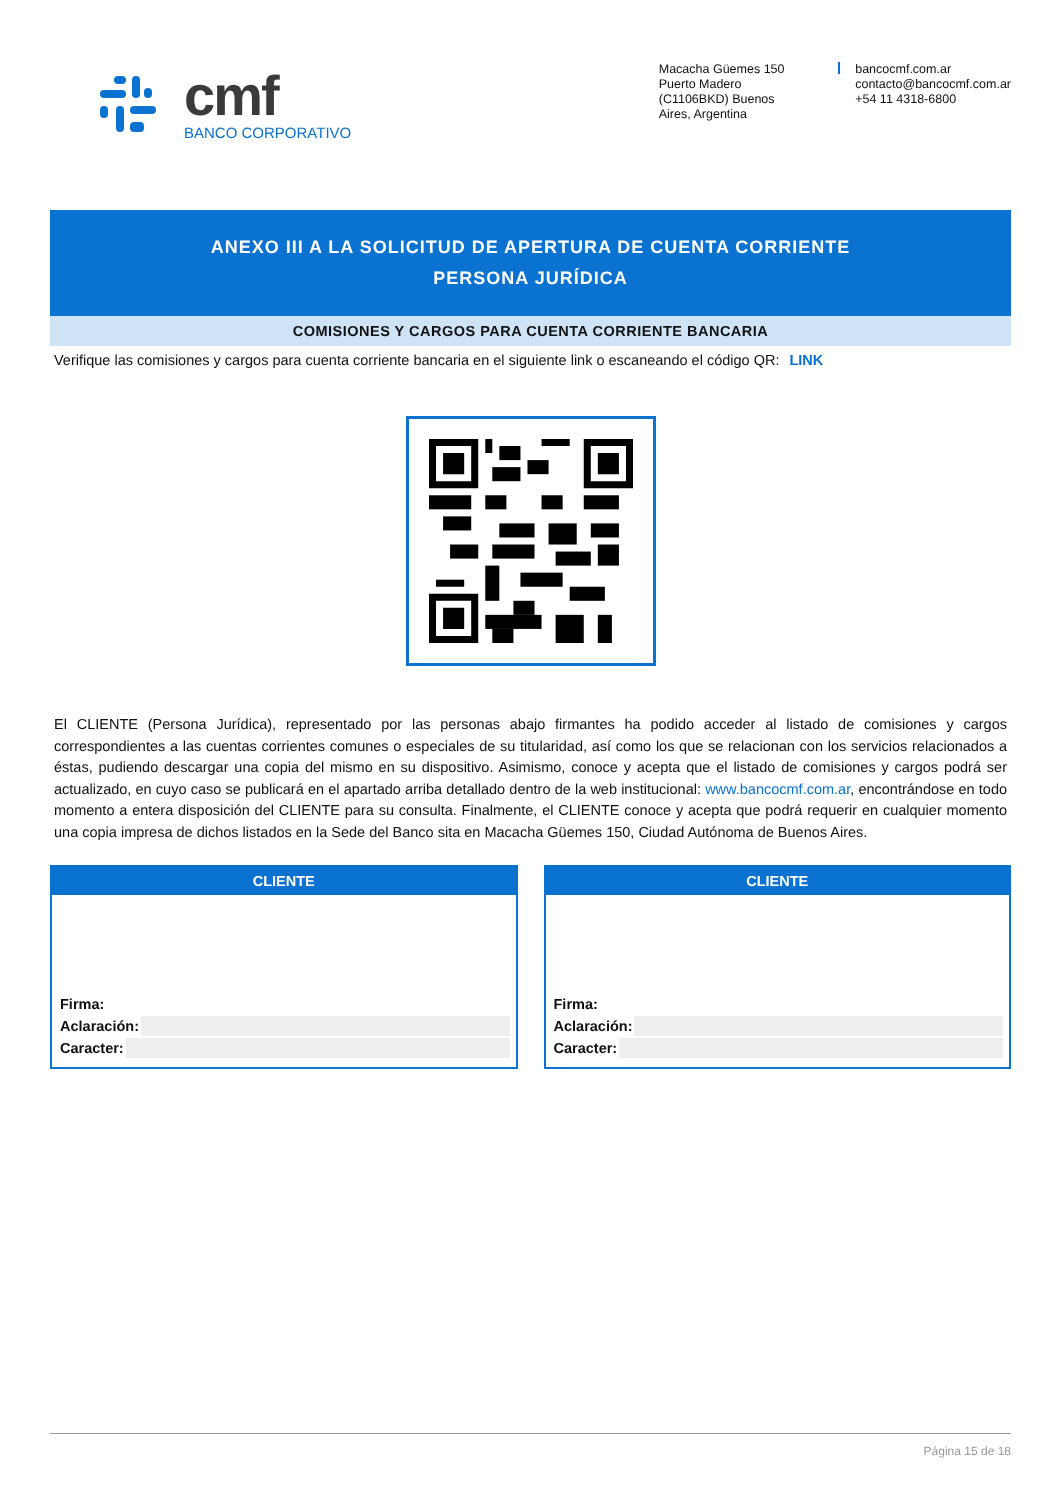cmf
BANCO CORPORATIVO
Macacha Güemes 150
Puerto Madero
(C1106BKD) Buenos
Aires, Argentina
bancocmf.com.ar
contacto@bancocmf.com.ar
+54 11 4318-6800
ANEXO III A LA SOLICITUD DE APERTURA DE CUENTA CORRIENTE
PERSONA JURÍDICA
COMISIONES Y CARGOS PARA CUENTA CORRIENTE BANCARIA
Verifique las comisiones y cargos para cuenta corriente bancaria en el siguiente link o escaneando el código QR: LINK
El CLIENTE (Persona Jurídica), representado por las personas abajo firmantes ha podido acceder al listado de comisiones y cargos correspondientes a las cuentas corrientes comunes o especiales de su titularidad, así como los que se relacionan con los servicios relacionados a éstas, pudiendo descargar una copia del mismo en su dispositivo. Asimismo, conoce y acepta que el listado de comisiones y cargos podrá ser actualizado, en cuyo caso se publicará en el apartado arriba detallado dentro de la web institucional: www.bancocmf.com.ar, encontrándose en todo momento a entera disposición del CLIENTE para su consulta. Finalmente, el CLIENTE conoce y acepta que podrá requerir en cualquier momento una copia impresa de dichos listados en la Sede del Banco sita en Macacha Güemes 150, Ciudad Autónoma de Buenos Aires.
CLIENTE
Firma:
Aclaración:
Caracter:
CLIENTE
Firma:
Aclaración:
Caracter:
Página 15 de 18